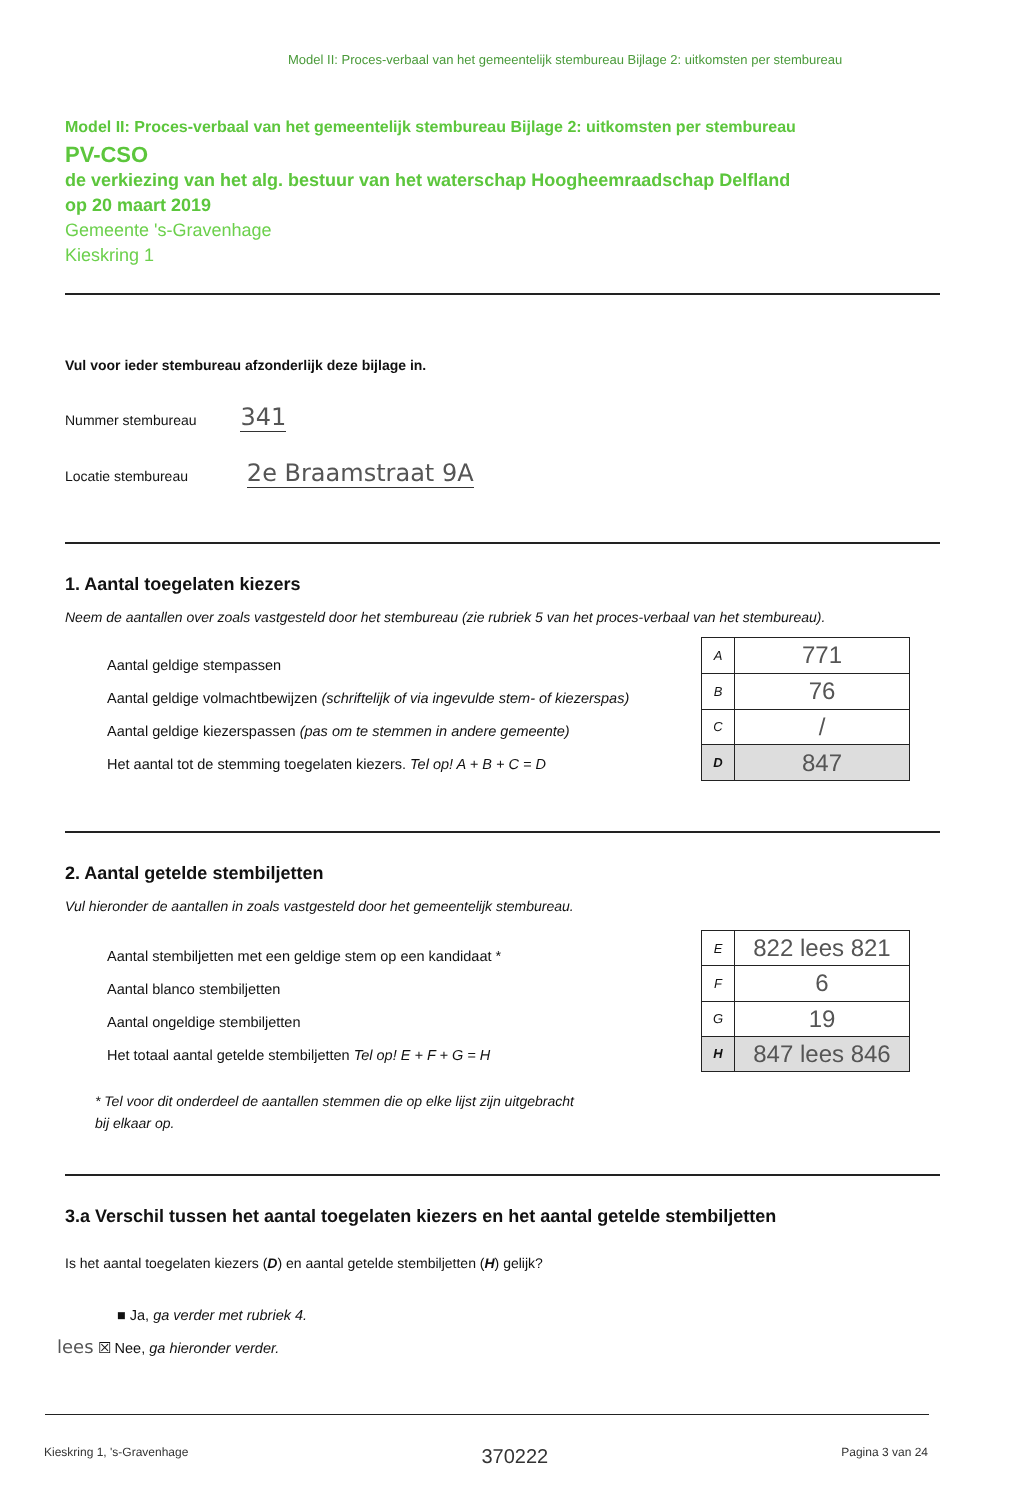Model II: Proces-verbaal van het gemeentelijk stembureau Bijlage 2: uitkomsten per stembureau
Model II: Proces-verbaal van het gemeentelijk stembureau Bijlage 2: uitkomsten per stembureau
PV-CSO
de verkiezing van het alg. bestuur van het waterschap Hoogheemraadschap Delfland
op 20 maart 2019
Gemeente 's-Gravenhage
Kieskring 1
Vul voor ieder stembureau afzonderlijk deze bijlage in.
Nummer stembureau 341
Locatie stembureau 2e Braamstraat 9A
1. Aantal toegelaten kiezers
Neem de aantallen over zoals vastgesteld door het stembureau (zie rubriek 5 van het proces-verbaal van het stembureau).
Aantal geldige stempassen
Aantal geldige volmachtbewijzen (schriftelijk of via ingevulde stem- of kiezerspas)
Aantal geldige kiezerspassen (pas om te stemmen in andere gemeente)
Het aantal tot de stemming toegelaten kiezers. Tel op! A + B + C = D
| A | 771 |
| B | 76 |
| C | / |
| D | 847 |
2. Aantal getelde stembiljetten
Vul hieronder de aantallen in zoals vastgesteld door het gemeentelijk stembureau.
Aantal stembiljetten met een geldige stem op een kandidaat *
Aantal blanco stembiljetten
Aantal ongeldige stembiljetten
Het totaal aantal getelde stembiljetten Tel op! E + F + G = H
| E | 822 lees 821 |
| F | 6 |
| G | 19 |
| H | 847 lees 846 |
* Tel voor dit onderdeel de aantallen stemmen die op elke lijst zijn uitgebracht
bij elkaar op.
3.a Verschil tussen het aantal toegelaten kiezers en het aantal getelde stembiljetten
Is het aantal toegelaten kiezers (D) en aantal getelde stembiljetten (H) gelijk?
■ Ja, ga verder met rubriek 4.
lees ☒ Nee, ga hieronder verder.
Kieskring 1, 's-Gravenhage 370222 Pagina 3 van 24